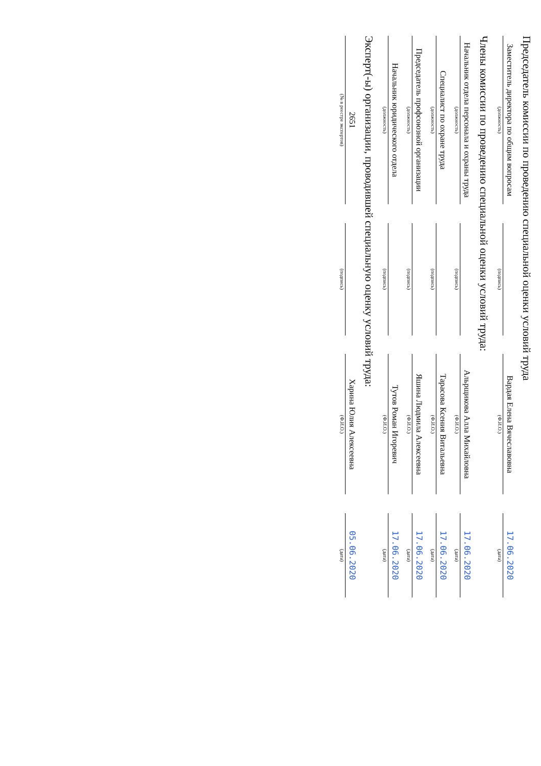Председатель комиссии по проведению специальной оценки условий труда
| Заместитель директора по общим вопросам | | | | Вардая Елена Вячеславовна | | 17.06.2020 |
| (должность) | | (подпись) | | (Ф.И.О.) | | (дата) |
Члены комиссии по проведению специальной оценки условий труда:
| Начальник отдела персонала и охраны труда | | | | Альрщикова Алла Михайловна | | 17.06.2020 |
| (должность) | | (подпись) | | (Ф.И.О.) | | (дата) |
| Специалист по охране труда | | | | Тарасова Ксения Витальевна | | 17.06.2020 |
| (должность) | | (подпись) | | (Ф.И.О.) | | (дата) |
| Председатель профсоюзной организации | | | | Яшина Людмила Алексеевна | | 17.06.2020 |
| (должность) | | (подпись) | | (Ф.И.О.) | | (дата) |
| Начальник юридического отдела | | | | Тутов Роман Игоревич | | 17.06.2020 |
| (должность) | | (подпись) | | (Ф.И.О.) | | (дата) |
Эксперт(-ы) организации, проводившей специальную оценку условий труда:
| 2651 | | | | Харина Юлия Алексеевна | | 05.06.2020 |
| (№ в реестре экспертов) | | (подпись) | | (Ф.И.О.) | | (дата) |